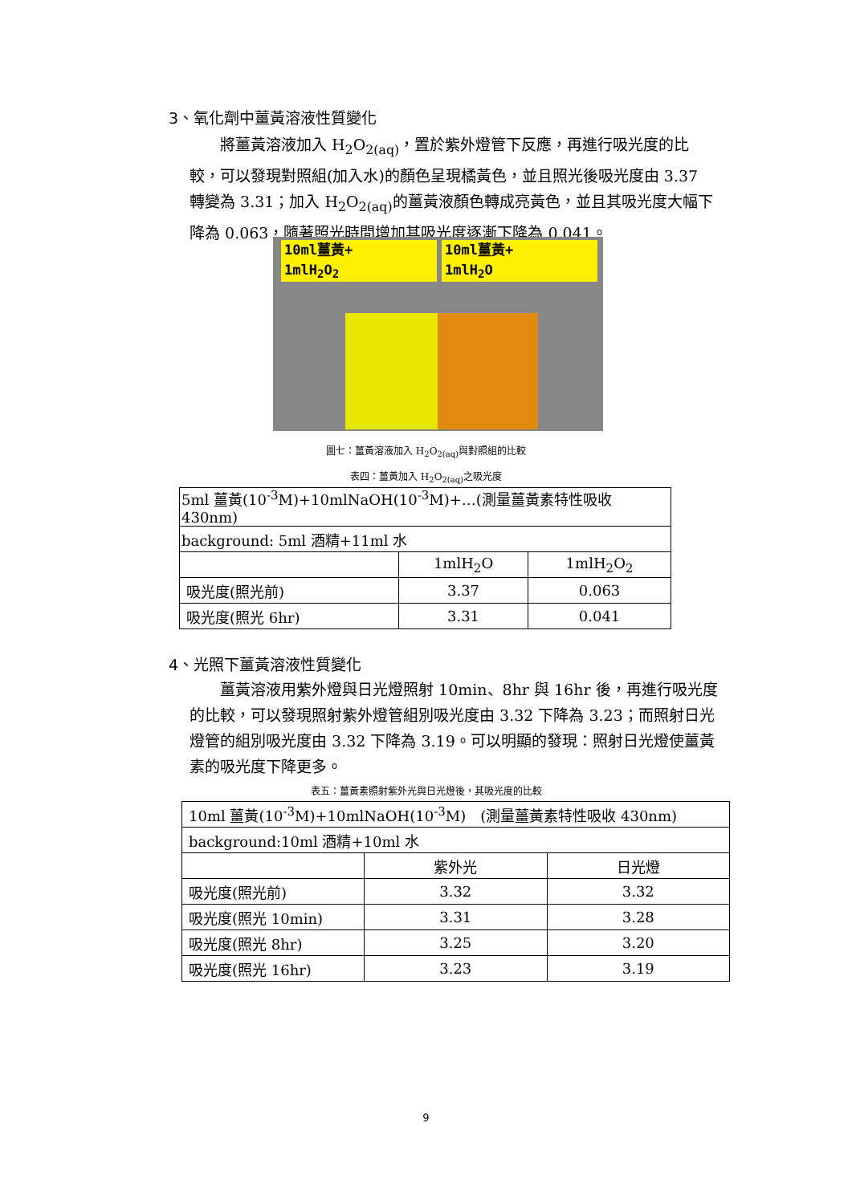3、氧化劑中薑黃溶液性質變化
將薑黃溶液加入 H<sub>2</sub>O<sub>2(aq)</sub>，置於紫外燈管下反應，再進行吸光度的比較，可以發現對照組(加入水)的顏色呈現橘黃色，並且照光後吸光度由 3.37 轉變為 3.31；加入 H<sub>2</sub>O<sub>2(aq)</sub>的薑黃液顏色轉成亮黃色，並且其吸光度大幅下降為 0.063，隨著照光時間增加其吸光度逐漸下降為 0.041。
10ml薑黃+
1mlH<sub>2</sub>O<sub>2</sub>
10ml薑黃+
1mlH<sub>2</sub>O
圖七：薑黃溶液加入 H<sub>2</sub>O<sub>2(aq)</sub>與對照組的比較
表四：薑黃加入 H<sub>2</sub>O<sub>2(aq)</sub>之吸光度
| 5ml 薑黃(10<sup>-3</sup>M)+10mlNaOH(10<sup>-3</sup>M)+…(測量薑黃素特性吸收 430nm) | | |
| background: 5ml 酒精+11ml 水 | | |
| | 1mlH<sub>2</sub>O | 1mlH<sub>2</sub>O<sub>2</sub> |
| 吸光度(照光前) | 3.37 | 0.063 |
| 吸光度(照光 6hr) | 3.31 | 0.041 |
4、光照下薑黃溶液性質變化
薑黃溶液用紫外燈與日光燈照射 10min、8hr 與 16hr 後，再進行吸光度的比較，可以發現照射紫外燈管組別吸光度由 3.32 下降為 3.23；而照射日光燈管的組別吸光度由 3.32 下降為 3.19。可以明顯的發現：照射日光燈使薑黃素的吸光度下降更多。
表五：薑黃素照射紫外光與日光燈後，其吸光度的比較
| 10ml 薑黃(10<sup>-3</sup>M)+10mlNaOH(10<sup>-3</sup>M) (測量薑黃素特性吸收 430nm) | | |
| background:10ml 酒精+10ml 水 | | |
| | 紫外光 | 日光燈 |
| 吸光度(照光前) | 3.32 | 3.32 |
| 吸光度(照光 10min) | 3.31 | 3.28 |
| 吸光度(照光 8hr) | 3.25 | 3.20 |
| 吸光度(照光 16hr) | 3.23 | 3.19 |
9